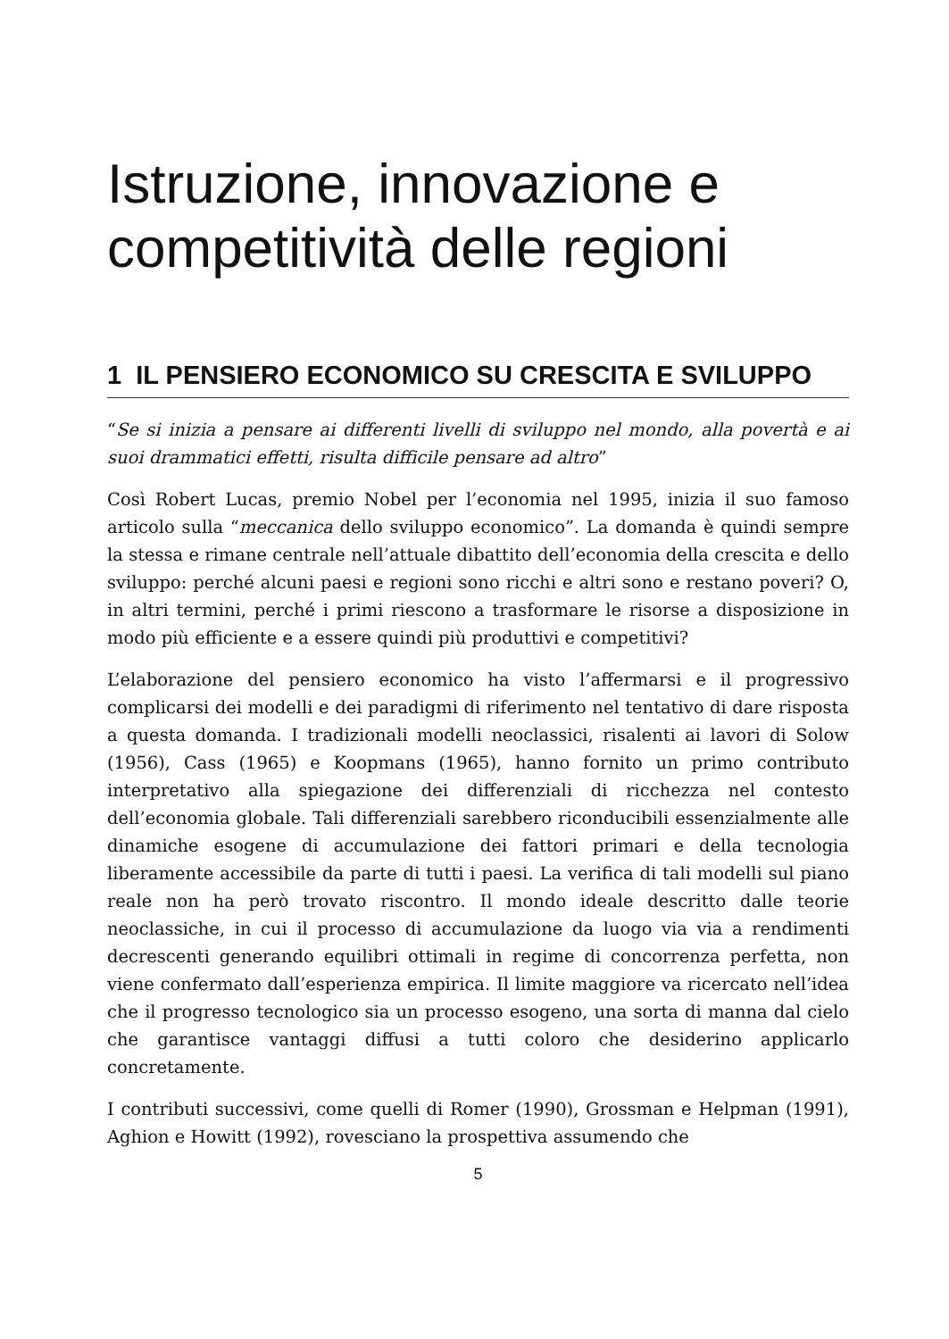Istruzione, innovazione e competitività delle regioni
1 IL PENSIERO ECONOMICO SU CRESCITA E SVILUPPO
“Se si inizia a pensare ai differenti livelli di sviluppo nel mondo, alla povertà e ai suoi drammatici effetti, risulta difficile pensare ad altro”
Così Robert Lucas, premio Nobel per l’economia nel 1995, inizia il suo famoso articolo sulla “meccanica dello sviluppo economico”. La domanda è quindi sempre la stessa e rimane centrale nell’attuale dibattito dell’economia della crescita e dello sviluppo: perché alcuni paesi e regioni sono ricchi e altri sono e restano poveri? O, in altri termini, perché i primi riescono a trasformare le risorse a disposizione in modo più efficiente e a essere quindi più produttivi e competitivi?
L’elaborazione del pensiero economico ha visto l’affermarsi e il progressivo complicarsi dei modelli e dei paradigmi di riferimento nel tentativo di dare risposta a questa domanda. I tradizionali modelli neoclassici, risalenti ai lavori di Solow (1956), Cass (1965) e Koopmans (1965), hanno fornito un primo contributo interpretativo alla spiegazione dei differenziali di ricchezza nel contesto dell’economia globale. Tali differenziali sarebbero riconducibili essenzialmente alle dinamiche esogene di accumulazione dei fattori primari e della tecnologia liberamente accessibile da parte di tutti i paesi. La verifica di tali modelli sul piano reale non ha però trovato riscontro. Il mondo ideale descritto dalle teorie neoclassiche, in cui il processo di accumulazione da luogo via via a rendimenti decrescenti generando equilibri ottimali in regime di concorrenza perfetta, non viene confermato dall’esperienza empirica. Il limite maggiore va ricercato nell’idea che il progresso tecnologico sia un processo esogeno, una sorta di manna dal cielo che garantisce vantaggi diffusi a tutti coloro che desiderino applicarlo concretamente.
I contributi successivi, come quelli di Romer (1990), Grossman e Helpman (1991), Aghion e Howitt (1992), rovesciano la prospettiva assumendo che
5